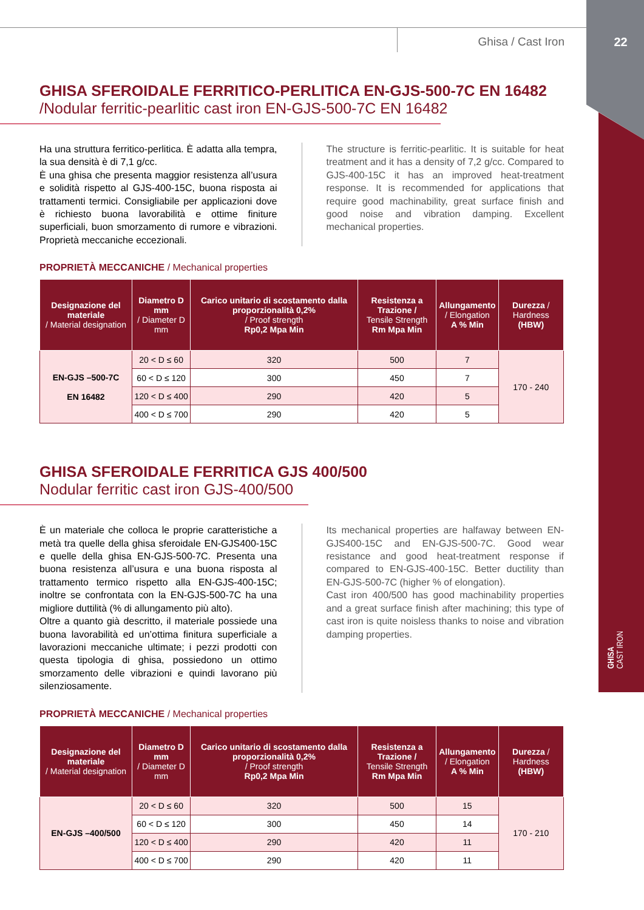Ghisa / Cast Iron
22
GHISA
CAST IRON
GHISA SFEROIDALE FERRITICO-PERLITICA EN-GJS-500-7C EN 16482
/Nodular ferritic-pearlitic cast iron EN-GJS-500-7C EN 16482
Ha una struttura ferritico-perlitica. È adatta alla tempra, la sua densità è di 7,1 g/cc.
È una ghisa che presenta maggior resistenza all’usura e solidità rispetto al GJS-400-15C, buona risposta ai trattamenti termici. Consigliabile per applicazioni dove è richiesto buona lavorabilità e ottime finiture superficiali, buon smorzamento di rumore e vibrazioni. Proprietà meccaniche eccezionali.
The structure is ferritic-pearlitic. It is suitable for heat treatment and it has a density of 7,2 g/cc. Compared to GJS-400-15C it has an improved heat-treatment response. It is recommended for applications that require good machinability, great surface finish and good noise and vibration damping. Excellent mechanical properties.
PROPRIETÀ MECCANICHE / Mechanical properties
| Designazione del materiale / Material designation | Diametro D mm / Diameter D mm | Carico unitario di scostamento dalla proporzionalità 0,2% / Proof strength Rp0,2 Mpa Min | Resistenza a Trazione / Tensile Strength Rm Mpa Min | Allungamento / Elongation A % Min | Durezza / Hardness (HBW) |
| --- | --- | --- | --- | --- | --- |
| EN-GJS –500-7C EN 16482 | 20 < D ≤ 60 | 320 | 500 | 7 | 170 - 240 |
| | 60 < D ≤ 120 | 300 | 450 | 7 | |
| | 120 < D ≤ 400 | 290 | 420 | 5 | |
| | 400 < D ≤ 700 | 290 | 420 | 5 | |
GHISA SFEROIDALE FERRITICA GJS 400/500
Nodular ferritic cast iron GJS-400/500
È un materiale che colloca le proprie caratteristiche a metà tra quelle della ghisa sferoidale EN-GJS400-15C e quelle della ghisa EN-GJS-500-7C. Presenta una buona resistenza all’usura e una buona risposta al trattamento termico rispetto alla EN-GJS-400-15C; inoltre se confrontata con la EN-GJS-500-7C ha una migliore duttilità (% di allungamento più alto).
Oltre a quanto già descritto, il materiale possiede una buona lavorabilità ed un’ottima finitura superficiale a lavorazioni meccaniche ultimate; i pezzi prodotti con questa tipologia di ghisa, possiedono un ottimo smorzamento delle vibrazioni e quindi lavorano più silenziosamente.
Its mechanical properties are halfaway between EN-GJS400-15C and EN-GJS-500-7C. Good wear resistance and good heat-treatment response if compared to EN-GJS-400-15C. Better ductility than EN-GJS-500-7C (higher % of elongation).
Cast iron 400/500 has good machinability properties and a great surface finish after machining; this type of cast iron is quite noisless thanks to noise and vibration damping properties.
PROPRIETÀ MECCANICHE / Mechanical properties
| Designazione del materiale / Material designation | Diametro D mm / Diameter D mm | Carico unitario di scostamento dalla proporzionalità 0,2% / Proof strength Rp0,2 Mpa Min | Resistenza a Trazione / Tensile Strength Rm Mpa Min | Allungamento / Elongation A % Min | Durezza / Hardness (HBW) |
| --- | --- | --- | --- | --- | --- |
| EN-GJS –400/500 | 20 < D ≤ 60 | 320 | 500 | 15 | 170 - 210 |
| | 60 < D ≤ 120 | 300 | 450 | 14 | |
| | 120 < D ≤ 400 | 290 | 420 | 11 | |
| | 400 < D ≤ 700 | 290 | 420 | 11 | |